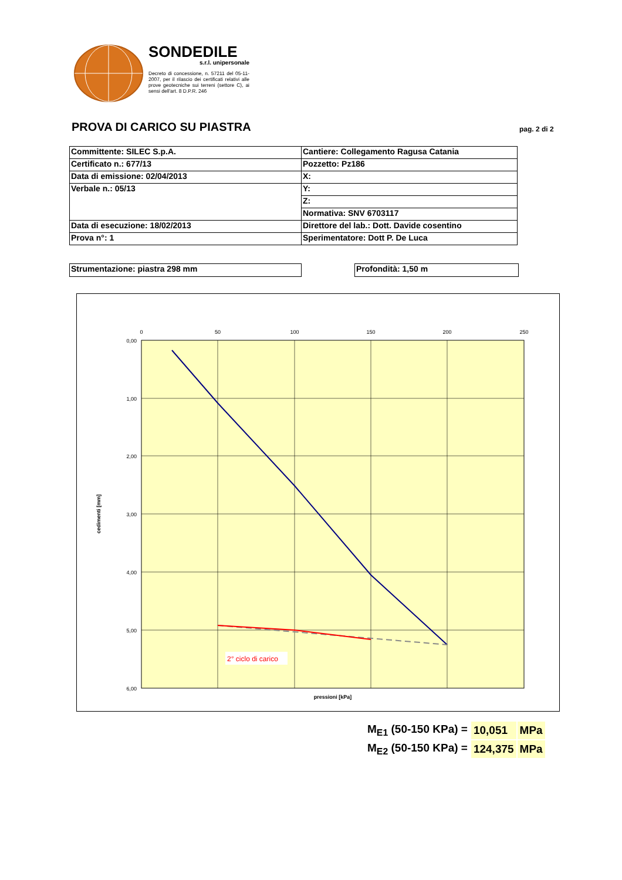SONDEDILE
s.r.l. unipersonale
Decreto di concessione, n. 57211 del 05-11-2007, per il rilascio dei certificati relativi alle prove geotecniche sui terreni (settore C), ai sensi dell'art. 8 D.P.R. 246
PROVA DI CARICO SU PIASTRA pag. 2 di 2
| Committente: SILEC S.p.A. | Cantiere: Collegamento Ragusa Catania |
| Certificato n.: 677/13 | Pozzetto: Pz186 |
| Data di emissione: 02/04/2013 | X: |
| Verbale n.: 05/13 | Y: |
| | Z: |
| | Normativa: SNV 6703117 |
| Data di esecuzione: 18/02/2013 | Direttore del lab.: Dott. Davide cosentino |
| Prova n°: 1 | Sperimentatore: Dott P. De Luca |
Strumentazione: piastra 298 mm Profondità: 1,50 m
0
50
100
150
200
250
0,00
1,00
2,00
3,00
4,00
5,00
6,00
2° ciclo di carico
pressioni [kPa]
cedimenti [mm]
| M<sub>E1</sub> (50-150 KPa) = | 10,051 | MPa |
| M<sub>E2</sub> (50-150 KPa) = | 124,375 | MPa |